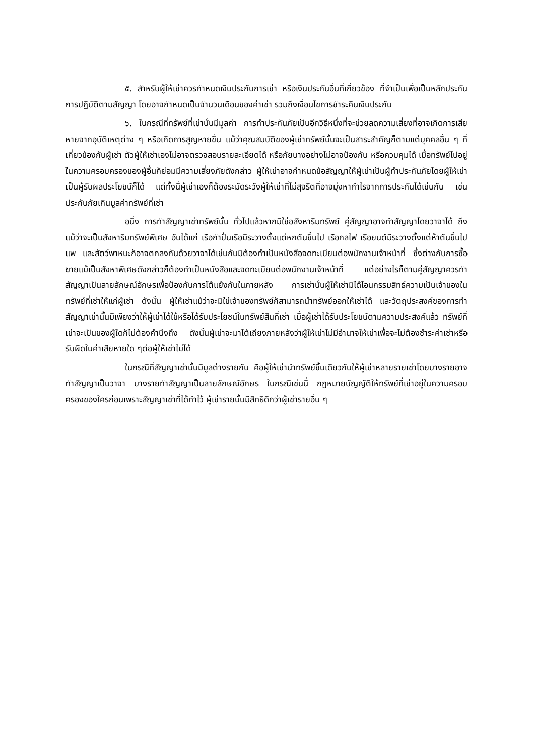๕. สำหรับผู้ให้เช่าควรกำหนดเงินประกันการเช่า หรือเงินประกันอื่นที่เกี่ยวข้อง ที่จำเป็นเพื่อเป็นหลักประกันการปฏิบัติตามสัญญา โดยอาจกำหนดเป็นจำนวนเดือนของค่าเช่า รวมถึงเงื่อนไขการชำระคืนเงินประกัน
๖. ในกรณีที่ทรัพย์ที่เช่านั้นมีมูลค่า การทำประกันภัยเป็นอีกวิธีหนึ่งที่จะช่วยลดความเสี่ยงที่อาจเกิดการเสียหายจากอุบัติเหตุต่าง ๆ หรือเกิดการสูญหายขึ้น แม้ว่าคุณสมบัติของผู้เช่าทรัพย์นั้นจะเป็นสาระสำคัญก็ตามแต่บุคคลอื่น ๆ ที่เกี่ยวข้องกับผู้เช่า ตัวผู้ให้เช่าเองไม่อาจตรวจสอบรายละเอียดได้ หรือภัยบางอย่างไม่อาจป้องกัน หรือควบคุมได้ เมื่อทรัพย์ไปอยู่ในความครอบครองของผู้อื่นก็ย่อมมีความเสี่ยงภัยดังกล่าว ผู้ให้เช่าอาจกำหนดข้อสัญญาให้ผู้เช่าเป็นผู้ทำประกันภัยโดยผู้ให้เช่าเป็นผู้รับผลประโยชน์ก็ได้ แต่ทั้งนี้ผู้เช่าเองก็ต้องระมัดระวังผู้ให้เช่าที่ไม่สุจริตที่อาจมุ่งหากำไรจากการประกันได้เช่นกัน เช่นประกันภัยเกินมูลค่าทรัพย์ที่เช่า
อนึ่ง การทำสัญญาเช่าทรัพย์นั้น ทั่วไปแล้วหากมิใช่อสังหาริมทรัพย์ คู่สัญญาอาจทำสัญญาโดยวาจาได้ ถึงแม้ว่าจะเป็นสังหาริมทรัพย์พิเศษ อันได้แก่ เรือกำปั่นเรือมีระวางตั้งแต่หกตันขึ้นไป เรือกลไฟ เรือยนต์มีระวางตั้งแต่ห้าตันขึ้นไป แพ และสัตว์พาหนะก็อาจตกลงกันด้วยวาจาได้เช่นกันมิต้องทำเป็นหนังสือจดทะเบียนต่อพนักงานเจ้าหน้าที่ ซึ่งต่างกับการซื้อขายแม้เป็นสังหาพิเศษดังกล่าวก็ต้องทำเป็นหนังสือและจดทะเบียนต่อพนักงานเจ้าหน้าที่ แต่อย่างไรก็ตามคู่สัญญาควรทำสัญญาเป็นลายลักษณ์อักษรเพื่อป้องกันการโต้แย้งกันในภายหลัง การเช่านั้นผู้ให้เช่ามิได้โอนกรรมสิทธ์ความเป็นเจ้าของในทรัพย์ที่เช่าให้แก่ผู้เช่า ดังนั้น ผู้ให้เช่าแม้ว่าจะมิใช่เจ้าของทรัพย์ก็สามารถนำทรัพย์ออกให้เช่าได้ และวัตถุประสงค์ของการทำสัญญาเช่านั้นมีเพียงว่าให้ผู้เช่าได้ใช้หรือได้รับประโยชน์ในทรัพย์สินที่เช่า เมื่อผู้เช่าได้รับประโยชน์ตามความประสงค์แล้ว ทรัพย์ที่เช่าจะเป็นของผู้ใดก็ไม่ต้องคำนึงถึง ดังนั้นผู้เช่าจะมาโต้เถียงภายหลังว่าผู้ให้เช่าไม่มีอำนาจให้เช่าเพื่อจะไม่ต้องชำระค่าเช่าหรือรับผิดในค่าเสียหายใด ๆต่อผู้ให้เช่าไม่ได้
ในกรณีที่สัญญาเช่านั้นมีมูลต่างรายกัน คือผู้ให้เช่านำทรัพย์ชิ้นเดียวกันให้ผู้เช่าหลายรายเช่าโดยบางรายอาจทำสัญญาเป็นวาจา บางรายทำสัญญาเป็นลายลักษณ์อักษร ในกรณีเช่นนี้ กฎหมายบัญญัติให้ทรัพย์ที่เช่าอยู่ในความครอบครองของใครก่อนเพราะสัญญาเช่าที่ได้ทำไว้ ผู้เช่ารายนั้นมีสิทธิดีกว่าผู้เช่ารายอื่น ๆ